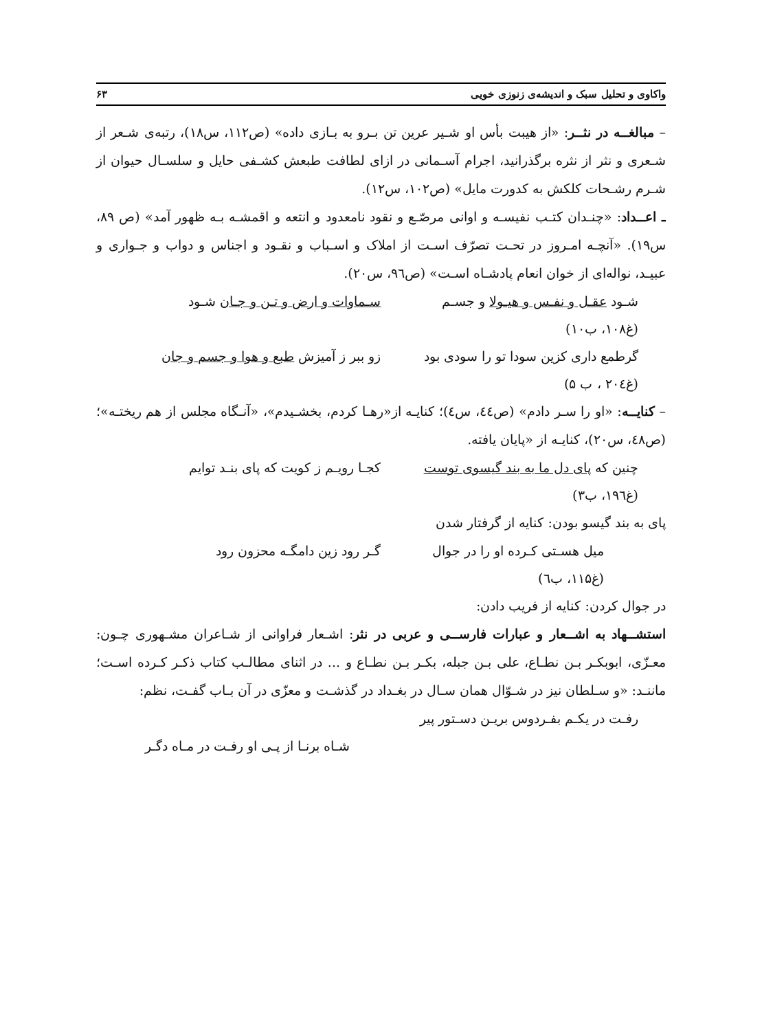واکاوی و تحلیل سبک و اندیشه‌ی زنوزی خویی ۶۳
– مبالغــه در نثــر: «از هیبت بأس او شـیر عرین تن بـرو به بـازی داده» (ص۱۱۲، س۱۸)، رتبه‌ی شـعر از شـعری و نثر از نثره برگذرانید، اجرام آسـمانی در ازای لطافت طبعش کشـفی حایل و سلسـال حیوان از شـرم رشـحات کلکش به کدورت مایل» (ص۱۰۲، س۱۲).
ـ اعــداد: «چنـدان کتـب نفیسـه و اوانی مرصّـع و نقود نامعدود و انتعه و اقمشـه بـه ظهور آمد» (ص ۸۹، س۱۹). «آنچـه امـروز در تحـت تصرّف اسـت از املاک و اسـباب و نقـود و اجناس و دواب و جـواری و عبیـد، نواله‌ای از خوان انعام پادشـاه اسـت» (ص۹٦، س۲۰).
شـود عقـل و نفـس و هیـولا و جسـم سـماوات و ارض و تـن و جـان شـود
(غ۱۰۸، ب۱۰)
گرطمع داری کزین سودا تو را سودی بود زو ببر ز آمیزش طبع و هوا و جسم و جان
(غ۲۰٤ ، ب ۵)
– کنایــه: «او را سـر دادم» (ص٤٤، س٤)؛ کنایـه از«رهـا کردم، بخشـیدم»، «آنـگاه مجلس از هم ریختـه»؛ (ص٤۸، س۲۰)، کنایـه از «پایان یافته.
چنین که پای دل ما به بند گیسوی توست کجـا رویـم ز کویت که پای بنـد توایم
(غ۱۹٦، ب۳)
پای به بند گیسو بودن: کنایه از گرفتار شدن
میل هسـتی کـرده او را در جوال گـر رود زین دامگـه محزون رود
(غ۱۱۵، ب٦)
در جوال کردن: کنایه از فریب دادن:
استشــهاد به اشــعار و عبارات فارســی و عربی در نثر: اشـعار فراوانی از شـاعران مشـهوری چـون: معـزّی، ابوبکـر بـن نطـاع، علی بـن جبله، بکـر بـن نطـاع و ... در اثنای مطالـب کتاب ذکـر کـرده اسـت؛ ماننـد: «و سـلطان نیز در شـوّال همان سـال در بغـداد در گذشـت و معزّی در آن بـاب گفـت، نظم:
رفـت در یکـم بفـردوس بریـن دسـتور پیر
شـاه برنـا از پـی او رفـت در مـاه دگـر